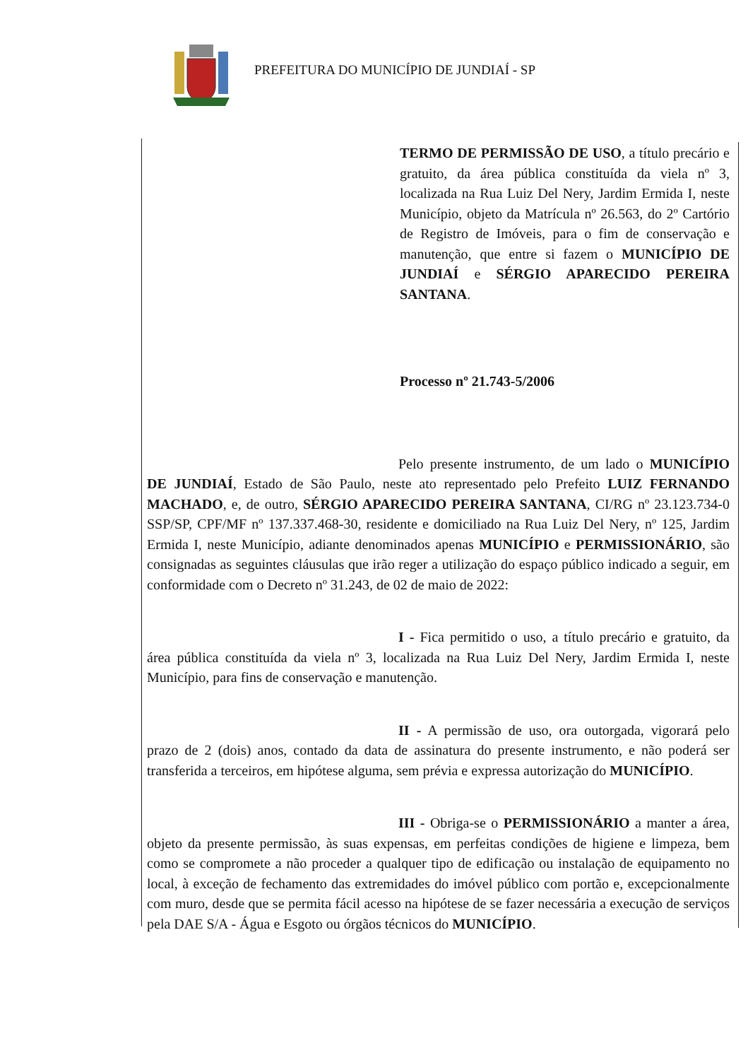PREFEITURA DO MUNICÍPIO DE JUNDIAÍ - SP
TERMO DE PERMISSÃO DE USO, a título precário e gratuito, da área pública constituída da viela nº 3, localizada na Rua Luiz Del Nery, Jardim Ermida I, neste Município, objeto da Matrícula nº 26.563, do 2º Cartório de Registro de Imóveis, para o fim de conservação e manutenção, que entre si fazem o MUNICÍPIO DE JUNDIAÍ e SÉRGIO APARECIDO PEREIRA SANTANA.
Processo nº 21.743-5/2006
Pelo presente instrumento, de um lado o MUNICÍPIO DE JUNDIAÍ, Estado de São Paulo, neste ato representado pelo Prefeito LUIZ FERNANDO MACHADO, e, de outro, SÉRGIO APARECIDO PEREIRA SANTANA, CI/RG nº 23.123.734-0 SSP/SP, CPF/MF nº 137.337.468-30, residente e domiciliado na Rua Luiz Del Nery, nº 125, Jardim Ermida I, neste Município, adiante denominados apenas MUNICÍPIO e PERMISSIONÁRIO, são consignadas as seguintes cláusulas que irão reger a utilização do espaço público indicado a seguir, em conformidade com o Decreto nº 31.243, de 02 de maio de 2022:
I - Fica permitido o uso, a título precário e gratuito, da área pública constituída da viela nº 3, localizada na Rua Luiz Del Nery, Jardim Ermida I, neste Município, para fins de conservação e manutenção.
II - A permissão de uso, ora outorgada, vigorará pelo prazo de 2 (dois) anos, contado da data de assinatura do presente instrumento, e não poderá ser transferida a terceiros, em hipótese alguma, sem prévia e expressa autorização do MUNICÍPIO.
III - Obriga-se o PERMISSIONÁRIO a manter a área, objeto da presente permissão, às suas expensas, em perfeitas condições de higiene e limpeza, bem como se compromete a não proceder a qualquer tipo de edificação ou instalação de equipamento no local, à exceção de fechamento das extremidades do imóvel público com portão e, excepcionalmente com muro, desde que se permita fácil acesso na hipótese de se fazer necessária a execução de serviços pela DAE S/A - Água e Esgoto ou órgãos técnicos do MUNICÍPIO.